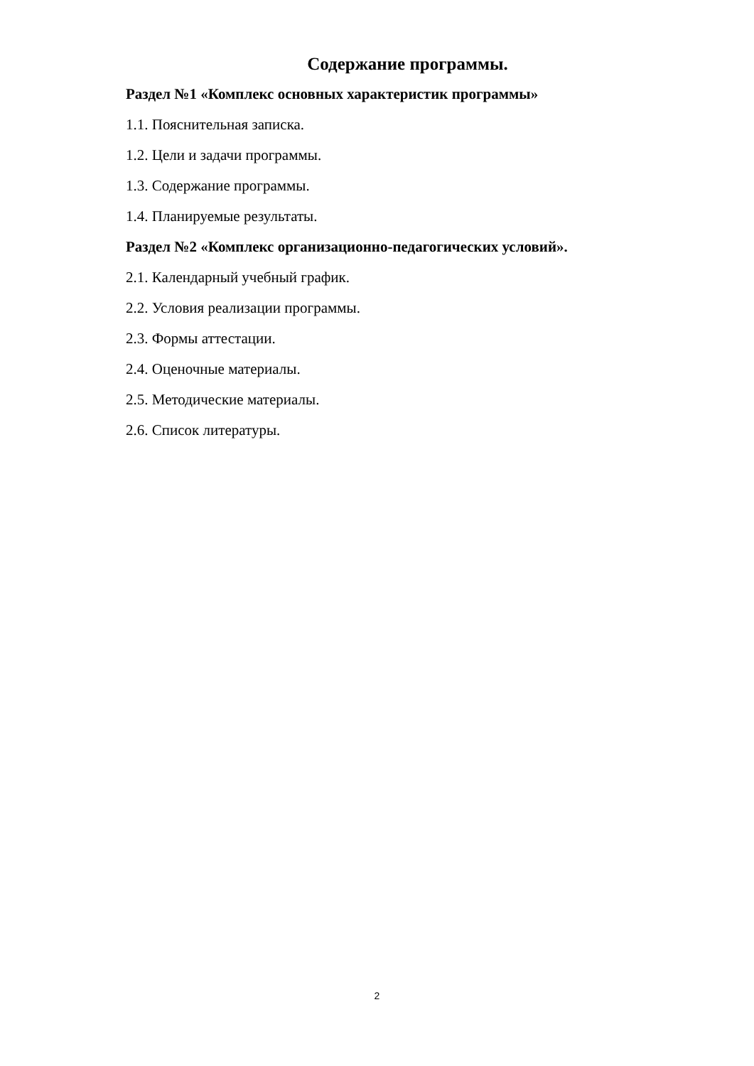Содержание программы.
Раздел №1 «Комплекс основных характеристик программы»
1.1. Пояснительная записка.
1.2. Цели и задачи программы.
1.3. Содержание программы.
1.4. Планируемые результаты.
Раздел №2 «Комплекс организационно-педагогических условий».
2.1. Календарный учебный график.
2.2. Условия реализации программы.
2.3. Формы аттестации.
2.4. Оценочные материалы.
2.5. Методические материалы.
2.6. Список литературы.
2